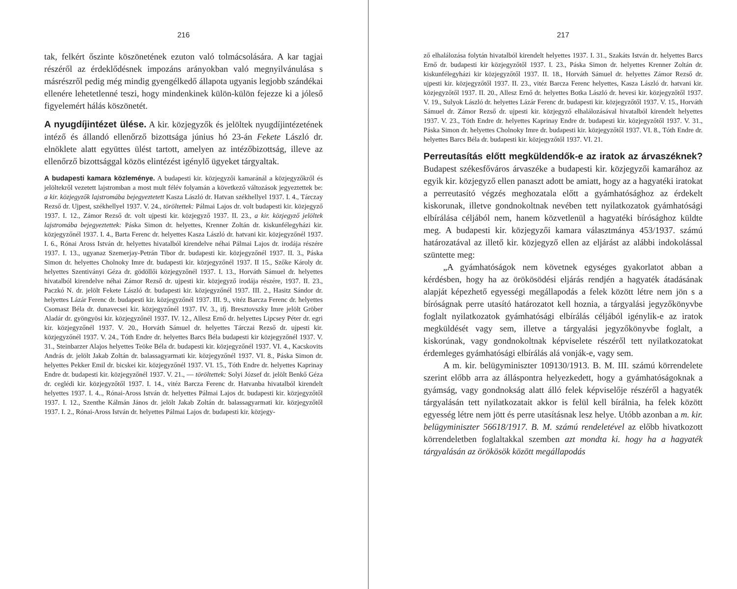216
tak, felkért őszinte köszönetének ezuton való tolmácsolására. A kar tagjai részéről az érdeklődésnek impozáns arányokban való megnyilvánulása s másrészről pedig még mindig gyengélkedő állapota ugyanis legjobb szándékai ellenére lehetetlenné teszi, hogy mindenkinek külön-külön fejezze ki a jóleső figyelemért hálás köszönetét.
A nyugdíjintézet ülése. A kir. közjegyzők és jelöltek nyugdíjintézetének intéző és állandó ellenőrző bizottsága június hó 23-án Fekete László dr. elnöklete alatt együttes ülést tartott, amelyen az intézőbizottság, illeve az ellenőrző bizottsággal közös elintézést igénylő ügyeket tárgyaltak.
A budapesti kamara közleménye. A budapesti kir. közjegyzői kamaránál a közjegyzőkről és jelöltekről vezetett lajstromban a most mult félév folyamán a következő változások jegyeztettek be: a kir. közjegyzők lajstromába bejegyeztetett Kasza László dr. Hatvan székhellyel 1937. I. 4., Tárczay Rezső dr. Ujpest, székhellyel 1937. V. 24., töröltettek: Pálmai Lajos dr. volt budapesti kir. közjegyző 1937. I. 12., Zámor Rezső dr. volt ujpesti kir. közjegyző 1937. II. 23., a kir. közjegyző jelöltek lajstromába bejegyeztettek: Páska Simon dr. helyettes, Krenner Zoltán dr. kiskunfélegyházi kir. közjegyzőnél 1937. I. 4., Barta Ferenc dr. helyettes Kasza László dr. hatvani kir. közjegyzőnél 1937. I. 6., Rónai Aross István dr. helyettes hivatalból kirendelve néhai Pálmai Lajos dr. irodája részére 1937. I. 13., ugyanaz Szemerjay-Petrán Tibor dr. budapesti kir. közjegyzőnél 1937. II. 3., Páska Simon dr. helyettes Cholnoky Imre dr. budapesti kir. közjegyzőnél 1937. II 15., Szőke Károly dr. helyettes Szentiványi Géza dr. gödöllői közjegyzőnél 1937. I. 13., Horváth Sámuel dr. helyettes hivatalból kirendelve néhai Zámor Rezső dr. ujpesti kir. közjegyző irodája részére, 1937. II. 23., Paczkó N. dr. jelölt Fekete László dr. budapesti kir. közjegyzőnél 1937. III. 2., Hasitz Sándor dr. helyettes Lázár Ferenc dr. budapesti kir. közjegyzőnél 1937. III. 9., vitéz Barcza Ferenc dr. helyettes Csomasz Béla dr. dunavecsei kir. közjegyzőnél 1937. IV. 3., ifj. Bresztovszky Imre jelölt Gröber Aladár dr. gyöngyösi kir. közjegyzőnél 1937. IV. 12., Allesz Ernő dr. helyettes Lipcsey Péter dr. egri kir. közjegyzőnél 1937. V. 20., Horváth Sámuel dr. helyettes Tárczai Rezső dr. ujpesti kir. közjegyzőnél 1937. V. 24., Tóth Endre dr. helyettes Barcs Béla budapesti kir közjegyzőnél 1937. V. 31., Steinbarzer Alajos helyettes Teöke Béla dr. budapesti kir. közjegyzőnél 1937. VI. 4., Kacskovits András dr. jelölt Jakab Zoltán dr. balassagyarmati kir. közjegyzőnél 1937. VI. 8., Páska Simon dr. helyettes Pekker Emil dr. bicskei kir. közjegyzőnél 1937. VI. 15., Tóth Endre dr. helyettes Kaprinay Endre dr. budapesti kir. közjegyzőnél 1937. V. 21., — töröltettek: Solyi József dr. jelölt Benkő Géza dr. ceglédi kir. közjegyzőtől 1937. I. 14., vitéz Barcza Ferenc dr. Hatvanba hivatalból kirendelt helyettes 1937. I. 4.., Rónai-Aross István dr. helyettes Pálmai Lajos dr. budapesti kir. közjegyzőtől 1937. I. 12., Szenthe Kálmán János dr. jelölt Jakab Zoltán dr. balassagyarmati kir. közjegyzőtől 1937. I. 2., Rónai-Aross István dr. helyettes Pálmai Lajos dr. budapesti kir. közjegy-
217
ző elhalálozása folytán hivatalból kirendelt helyettes 1937. I. 31., Szakáts István dr. helyettes Barcs Ernő dr. budapesti kir közjegyzőtől 1937. I. 23., Páska Simon dr. helyettes Krenner Zoltán dr. kiskunfélegyházi kir közjegyzőtől 1937. II. 18., Horváth Sámuel dr. helyettes Zámor Rezső dr. ujpesti kir. közjegyzőtől 1937. II. 23., vitéz Barcza Ferenc helyettes, Kasza László dr. hatvani kir. közjegyzőtől 1937. II. 20., Allesz Ernő dr. helyettes Botka László dr. hevesi kir. közjegyzőtől 1937. V. 19., Sulyok László dr. helyettes Lázár Ferenc dr. budapesti kir. közjegyzőtől 1937. V. 15., Horváth Sámuel dr. Zámor Rezső dr. ujpesti kir. közjegyző elhalálozásával hivatalból kirendelt helyettes 1937. V. 23., Tóth Endre dr. helyettes Kaprinay Endre dr. budapesti kir. közjegyzőtől 1937. V. 31., Páska Simon dr. helyettes Cholnoky Imre dr. budapesti kir. közjegyzőtől 1937. VI. 8., Tóth Endre dr. helyettes Barcs Béla dr. budapesti kir. közjegyzőtől 1937. VI. 21.
Perreutasítás előtt megküldendők-e az iratok az árvaszéknek? Budapest székesfőváros árvaszéke a budapesti kir. közjegyzői kamarához az egyik kir. közjegyző ellen panaszt adott be amiatt, hogy az a hagyatéki iratokat a perreutasító végzés meghozatala előtt a gyámhatósághoz az érdekelt kiskorunak, illetve gondnokoltnak nevében tett nyilatkozatok gyámhatósági elbírálása céljából nem, hanem közvetlenül a hagyatéki bírósághoz küldte meg. A budapesti kir. közjegyzői kamara választmánya 453/1937. számú határozatával az illető kir. közjegyző ellen az eljárást az alábbi indokolással szüntette meg:
„A gyámhatóságok nem követnek egységes gyakorlatot abban a kérdésben, hogy ha az örökösödési eljárás rendjén a hagyaték átadásának alapját képezhető egyességi megállapodás a felek között létre nem jön s a bíróságnak perre utasító határozatot kell hoznia, a tárgyalási jegyzőkönyvbe foglalt nyilatkozatok gyámhatósági elbírálás céljából igénylik-e az iratok megküldését vagy sem, illetve a tárgyalási jegyzőkönyvbe foglalt, a kiskorúnak, vagy gondnokoltnak képviselete részéről tett nyilatkozatokat érdemleges gyámhatósági elbírálás alá vonják-e, vagy sem.
A m. kir. belügyminiszter 109130/1913. B. M. III. számú körrendelete szerint előbb arra az álláspontra helyezkedett, hogy a gyámhatóságoknak a gyámság, vagy gondnokság alatt álló felek képviselője részéről a hagyaték tárgyalásán tett nyilatkozatait akkor is felül kell bírálnia, ha felek között egyesség létre nem jött és perre utasításnak lesz helye. Utóbb azonban a m. kir. belügyminiszter 56618/1917. B. M. számú rendeletével az előbb hivatkozott körrendeletben foglaltakkal szemben azt mondta ki. hogy ha a hagyaték tárgyalásán az örökösök között megállapodás